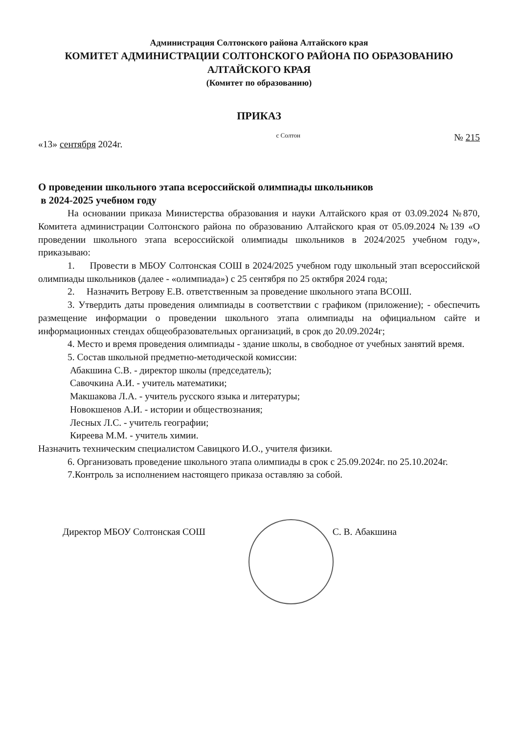Администрация Солтонского района Алтайского края
КОМИТЕТ АДМИНИСТРАЦИИ СОЛТОНСКОГО РАЙОНА ПО ОБРАЗОВАНИЮ
АЛТАЙСКОГО КРАЯ
(Комитет по образованию)
ПРИКАЗ
«13» сентября 2024г. с Солтон № 215
О проведении школьного этапа всероссийской олимпиады школьников
в 2024-2025 учебном году
На основании приказа Министерства образования и науки Алтайского края от 03.09.2024 №870, Комитета администрации Солтонского района по образованию Алтайского края от 05.09.2024 №139 «О проведении школьного этапа всероссийской олимпиады школьников в 2024/2025 учебном году», приказываю:
1. Провести в МБОУ Солтонская СОШ в 2024/2025 учебном году школьный этап всероссийской олимпиады школьников (далее - «олимпиада») с 25 сентября по 25 октября 2024 года;
2. Назначить Ветрову Е.В. ответственным за проведение школьного этапа ВСОШ.
3. Утвердить даты проведения олимпиады в соответствии с графиком (приложение); - обеспечить размещение информации о проведении школьного этапа олимпиады на официальном сайте и информационных стендах общеобразовательных организаций, в срок до 20.09.2024г;
4. Место и время проведения олимпиады - здание школы, в свободное от учебных занятий время.
5. Состав школьной предметно-методической комиссии:
Абакшина С.В. - директор школы (председатель);
Савочкина А.И. - учитель математики;
Макшакова Л.А. - учитель русского языка и литературы;
Новокшенов А.И. - истории и обществознания;
Лесных Л.С. - учитель географии;
Киреева М.М. - учитель химии.
Назначить техническим специалистом Савицкого И.О., учителя физики.
6. Организовать проведение школьного этапа олимпиады в срок с 25.09.2024г. по 25.10.2024г.
7.Контроль за исполнением настоящего приказа оставляю за собой.
Директор МБОУ Солтонская СОШ С. В. Абакшина